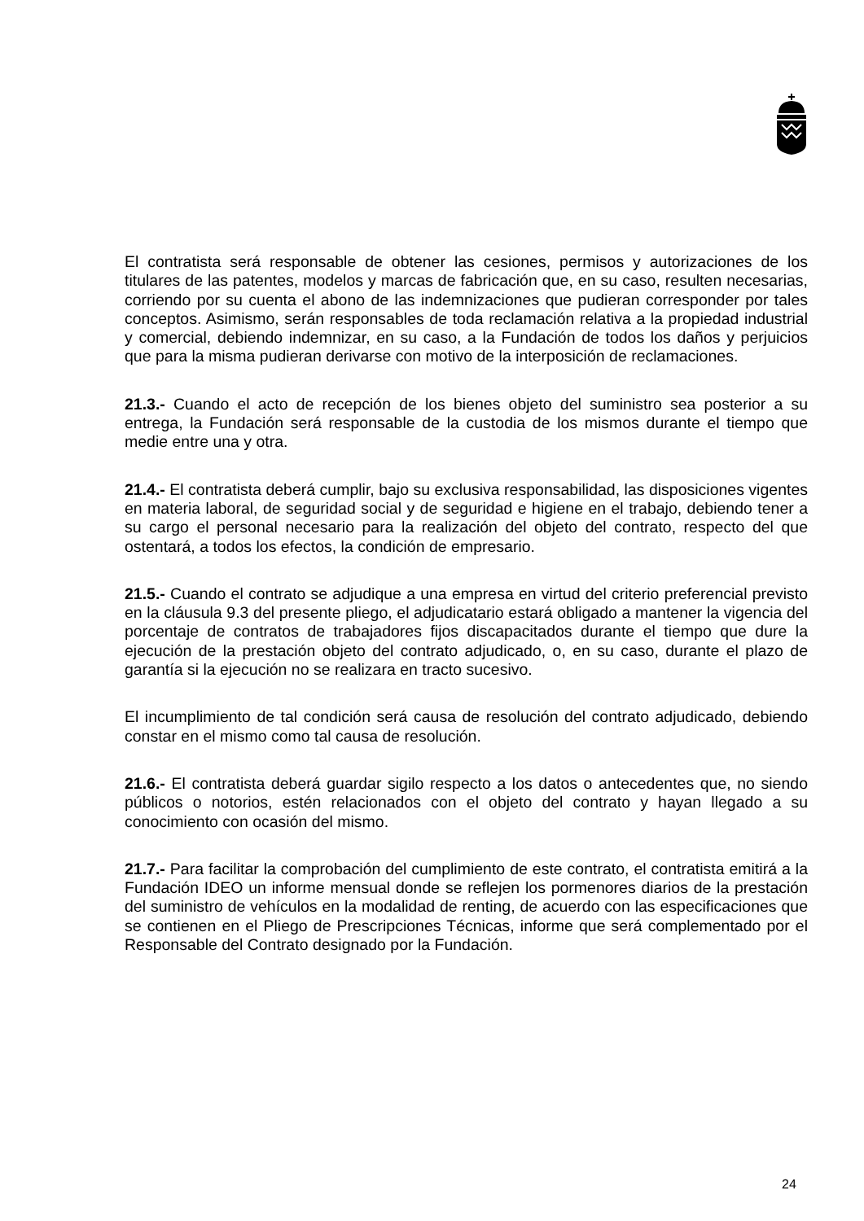El contratista será responsable de obtener las cesiones, permisos y autorizaciones de los titulares de las patentes, modelos y marcas de fabricación que, en su caso, resulten necesarias, corriendo por su cuenta el abono de las indemnizaciones que pudieran corresponder por tales conceptos. Asimismo, serán responsables de toda reclamación relativa a la propiedad industrial y comercial, debiendo indemnizar, en su caso, a la Fundación de todos los daños y perjuicios que para la misma pudieran derivarse con motivo de la interposición de reclamaciones.
21.3.- Cuando el acto de recepción de los bienes objeto del suministro sea posterior a su entrega, la Fundación será responsable de la custodia de los mismos durante el tiempo que medie entre una y otra.
21.4.- El contratista deberá cumplir, bajo su exclusiva responsabilidad, las disposiciones vigentes en materia laboral, de seguridad social y de seguridad e higiene en el trabajo, debiendo tener a su cargo el personal necesario para la realización del objeto del contrato, respecto del que ostentará, a todos los efectos, la condición de empresario.
21.5.- Cuando el contrato se adjudique a una empresa en virtud del criterio preferencial previsto en la cláusula 9.3 del presente pliego, el adjudicatario estará obligado a mantener la vigencia del porcentaje de contratos de trabajadores fijos discapacitados durante el tiempo que dure la ejecución de la prestación objeto del contrato adjudicado, o, en su caso, durante el plazo de garantía si la ejecución no se realizara en tracto sucesivo.
El incumplimiento de tal condición será causa de resolución del contrato adjudicado, debiendo constar en el mismo como tal causa de resolución.
21.6.- El contratista deberá guardar sigilo respecto a los datos o antecedentes que, no siendo públicos o notorios, estén relacionados con el objeto del contrato y hayan llegado a su conocimiento con ocasión del mismo.
21.7.- Para facilitar la comprobación del cumplimiento de este contrato, el contratista emitirá a la Fundación IDEO un informe mensual donde se reflejen los pormenores diarios de la prestación del suministro de vehículos en la modalidad de renting, de acuerdo con las especificaciones que se contienen en el Pliego de Prescripciones Técnicas, informe que será complementado por el Responsable del Contrato designado por la Fundación.
24